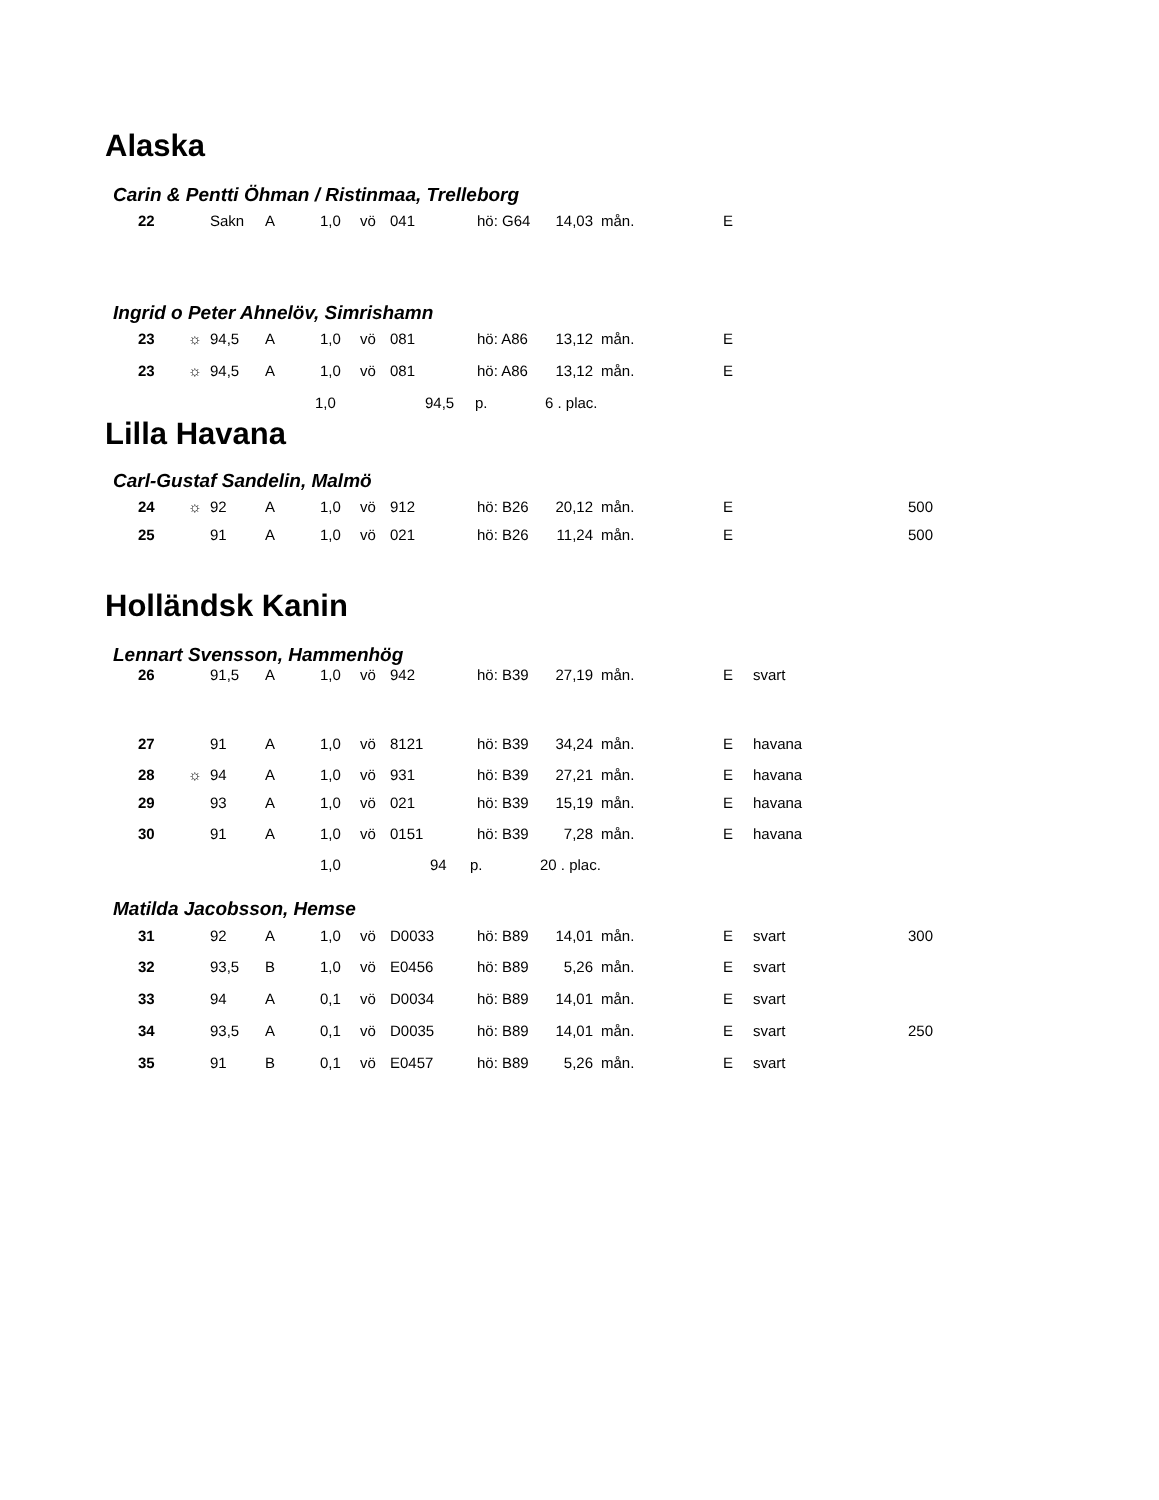Alaska
Carin & Pentti Öhman / Ristinmaa, Trelleborg
| 22 | | Sakn | A | 1,0 | vö | 041 | hö: G64 | 14,03 | mån. | E | | |
Ingrid o Peter Ahnelöv, Simrishamn
| 23 | ☼ | 94,5 | A | 1,0 | vö | 081 | hö: A86 | 13,12 | mån. | E | | |
| 23 | ☼ | 94,5 | A | 1,0 | vö | 081 | hö: A86 | 13,12 | mån. | E | | |
| 1,0 | 94,5 | p. | 6 . plac. |
Lilla Havana
Carl-Gustaf Sandelin, Malmö
| 24 | ☼ | 92 | A | 1,0 | vö | 912 | hö: B26 | 20,12 | mån. | E | | 500 |
| 25 | | 91 | A | 1,0 | vö | 021 | hö: B26 | 11,24 | mån. | E | | 500 |
Holländsk Kanin
Lennart Svensson, Hammenhög
| 26 | | 91,5 | A | 1,0 | vö | 942 | hö: B39 | 27,19 | mån. | E | svart | |
| 27 | | 91 | A | 1,0 | vö | 8121 | hö: B39 | 34,24 | mån. | E | havana | |
| 28 | ☼ | 94 | A | 1,0 | vö | 931 | hö: B39 | 27,21 | mån. | E | havana | |
| 29 | | 93 | A | 1,0 | vö | 021 | hö: B39 | 15,19 | mån. | E | havana | |
| 30 | | 91 | A | 1,0 | vö | 0151 | hö: B39 | 7,28 | mån. | E | havana | |
| 1,0 | 94 | p. | 20 . plac. |
Matilda Jacobsson, Hemse
| 31 | | 92 | A | 1,0 | vö | D0033 | hö: B89 | 14,01 | mån. | E | svart | 300 |
| 32 | | 93,5 | B | 1,0 | vö | E0456 | hö: B89 | 5,26 | mån. | E | svart | |
| 33 | | 94 | A | 0,1 | vö | D0034 | hö: B89 | 14,01 | mån. | E | svart | |
| 34 | | 93,5 | A | 0,1 | vö | D0035 | hö: B89 | 14,01 | mån. | E | svart | 250 |
| 35 | | 91 | B | 0,1 | vö | E0457 | hö: B89 | 5,26 | mån. | E | svart | |